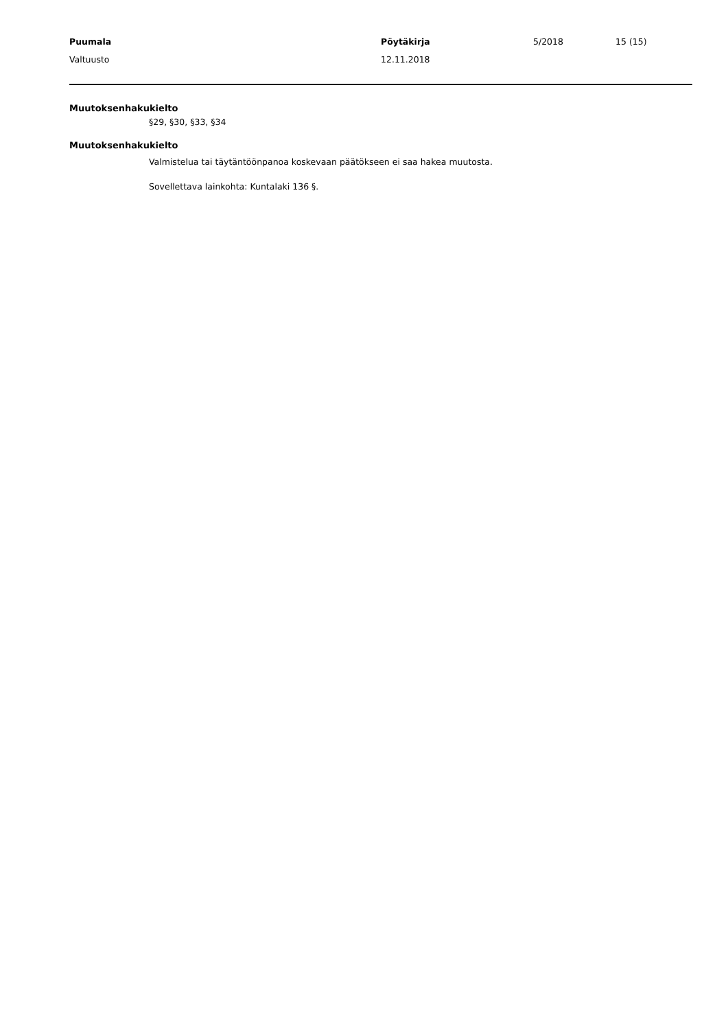Puumala Pöytäkirja 5/2018 15 (15)
Valtuusto 12.11.2018
Muutoksenhakukielto
§29, §30, §33, §34
Muutoksenhakukielto
Valmistelua tai täytäntöönpanoa koskevaan päätökseen ei saa hakea muutosta.
Sovellettava lainkohta: Kuntalaki 136 §.